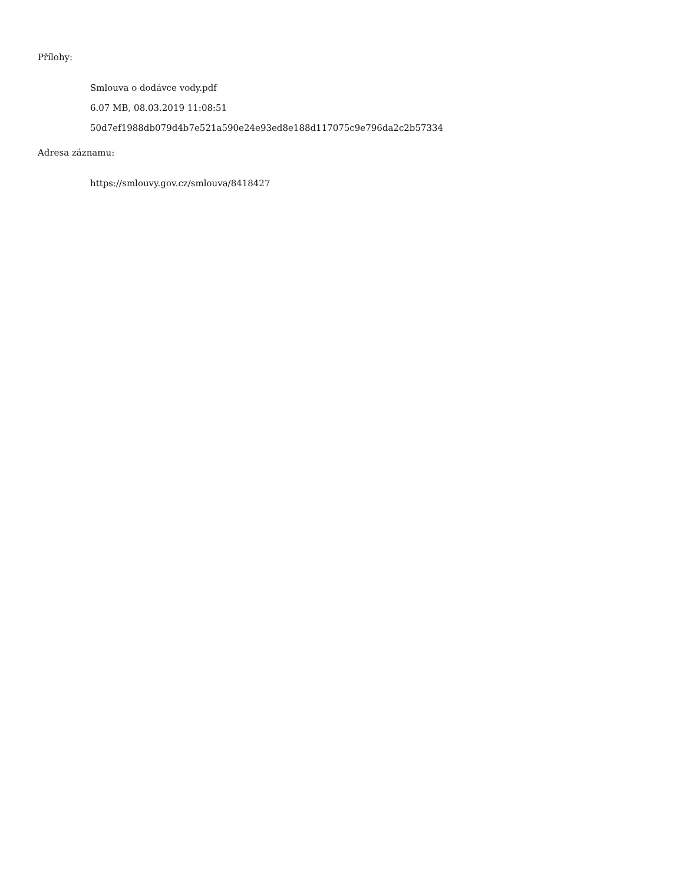Přílohy:
Smlouva o dodávce vody.pdf
6.07 MB, 08.03.2019 11:08:51
50d7ef1988db079d4b7e521a590e24e93ed8e188d117075c9e796da2c2b57334
Adresa záznamu:
https://smlouvy.gov.cz/smlouva/8418427